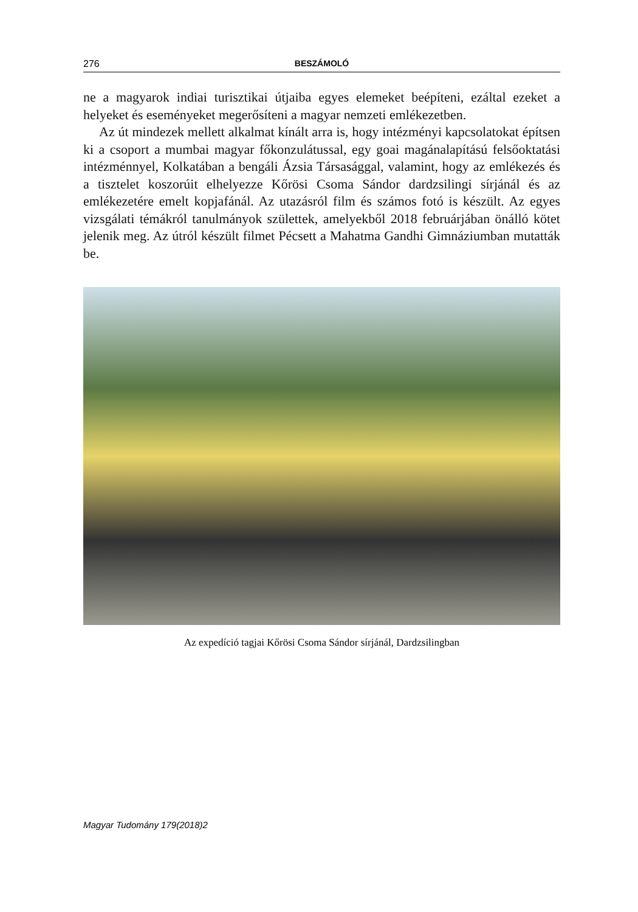276 BESZÁMOLÓ
ne a magyarok indiai turisztikai útjaiba egyes elemeket beépíteni, ezáltal ezeket a helyeket és eseményeket megerősíteni a magyar nemzeti emlékezetben.
Az út mindezek mellett alkalmat kínált arra is, hogy intézményi kapcsolatokat építsen ki a csoport a mumbai magyar főkonzulátussal, egy goai magánalapítású felsőoktatási intézménnyel, Kolkatában a bengáli Ázsia Társasággal, valamint, hogy az emlékezés és a tisztelet koszorúit elhelyezze Kőrösi Csoma Sándor dardzsilingi sírjánál és az emlékezetére emelt kopjafánál. Az utazásról film és számos fotó is készült. Az egyes vizsgálati témákról tanulmányok születtek, amelyekből 2018 februárjában önálló kötet jelenik meg. Az útról készült filmet Pécsett a Mahatma Gandhi Gimnáziumban mutatták be.
Az expedíció tagjai Kőrösi Csoma Sándor sírjánál, Dardzsilingban
Magyar Tudomány 179(2018)2